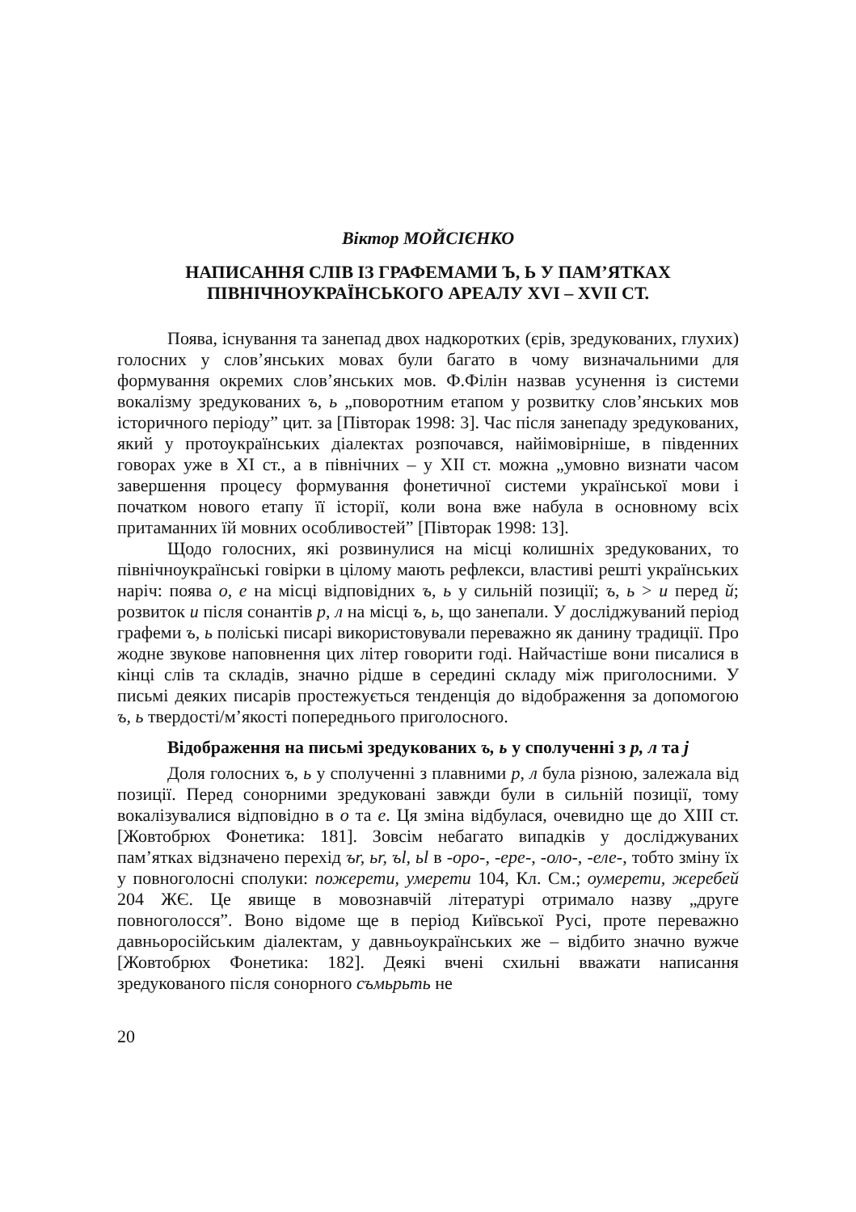Віктор МОЙСІЄНКО
НАПИСАННЯ СЛІВ ІЗ ГРАФЕМАМИ Ъ, Ь У ПАМ’ЯТКАХ
ПІВНІЧНОУКРАЇНСЬКОГО АРЕАЛУ XVI – XVII СТ.
Поява, існування та занепад двох надкоротких (єрів, зредукованих, глухих) голосних у слов’янських мовах були багато в чому визначальними для формування окремих слов’янських мов. Ф.Філін назвав усунення із системи вокалізму зредукованих ъ, ь „поворотним етапом у розвитку слов’янських мов історичного періоду” цит. за [Півторак 1998: 3]. Час після занепаду зредукованих, який у протоукраїнських діалектах розпочався, найімовірніше, в південних говорах уже в XI ст., а в північних – у XII ст. можна „умовно визнати часом завершення процесу формування фонетичної системи української мови і початком нового етапу її історії, коли вона вже набула в основному всіх притаманних їй мовних особливостей” [Півторак 1998: 13].
Щодо голосних, які розвинулися на місці колишніх зредукованих, то північноукраїнські говірки в цілому мають рефлекси, властиві решті українських наріч: поява о, е на місці відповідних ъ, ь у сильній позиції; ъ, ь > и перед й; розвиток и після сонантів р, л на місці ъ, ь, що занепали. У досліджуваний період графеми ъ, ь поліські писарі використовували переважно як данину традиції. Про жодне звукове наповнення цих літер говорити годі. Найчастіше вони писалися в кінці слів та складів, значно рідше в середині складу між приголосними. У письмі деяких писарів простежується тенденція до відображення за допомогою ъ, ь твердості/м’якості попереднього приголосного.
Відображення на письмі зредукованих ъ, ь у сполученні з р, л та j
Доля голосних ъ, ь у сполученні з плавними р, л була різною, залежала від позиції. Перед сонорними зредуковані завжди були в сильній позиції, тому вокалізувалися відповідно в о та е. Ця зміна відбулася, очевидно ще до XIII ст. [Жовтобрюх Фонетика: 181]. Зовсім небагато випадків у досліджуваних пам’ятках відзначено перехід ъr, ьr, ъl, ьl в -оро-, -ере-, -оло-, -еле-, тобто зміну їх у повноголосні сполуки: пожерети, умерети 104, Кл. См.; оумерети, жеребей 204 ЖЄ. Це явище в мовознавчій літературі отримало назву „друге повноголосся”. Воно відоме ще в період Київської Русі, проте переважно давньоросійським діалектам, у давньоукраїнських же – відбито значно вужче [Жовтобрюх Фонетика: 182]. Деякі вчені схильні вважати написання зредукованого після сонорного съмьрьть не
20